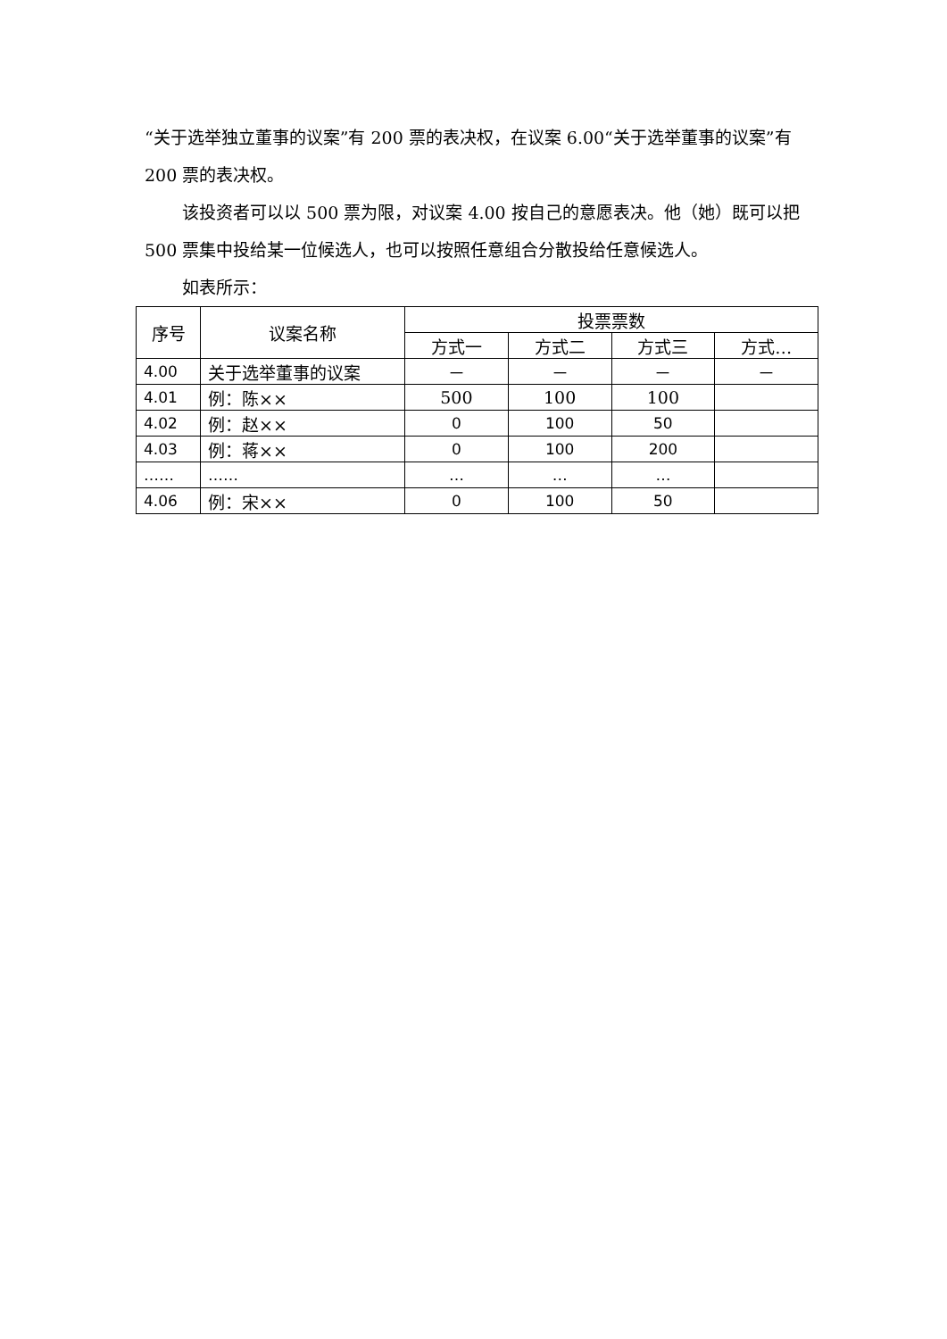“关于选举独立董事的议案”有 200 票的表决权，在议案 6.00“关于选举董事的议案”有 200 票的表决权。
该投资者可以以 500 票为限，对议案 4.00 按自己的意愿表决。他（她）既可以把 500 票集中投给某一位候选人，也可以按照任意组合分散投给任意候选人。
如表所示：
| 序号 | 议案名称 | 投票票数 | | | |
| --- | --- | --- | --- | --- | --- |
| | | 方式一 | 方式二 | 方式三 | 方式… |
| 4.00 | 关于选举董事的议案 | － | － | － | － |
| 4.01 | 例：陈×× | 500 | 100 | 100 | |
| 4.02 | 例：赵×× | 0 | 100 | 50 | |
| 4.03 | 例：蒋×× | 0 | 100 | 200 | |
| …… | …… | … | … | … | |
| 4.06 | 例：宋×× | 0 | 100 | 50 | |